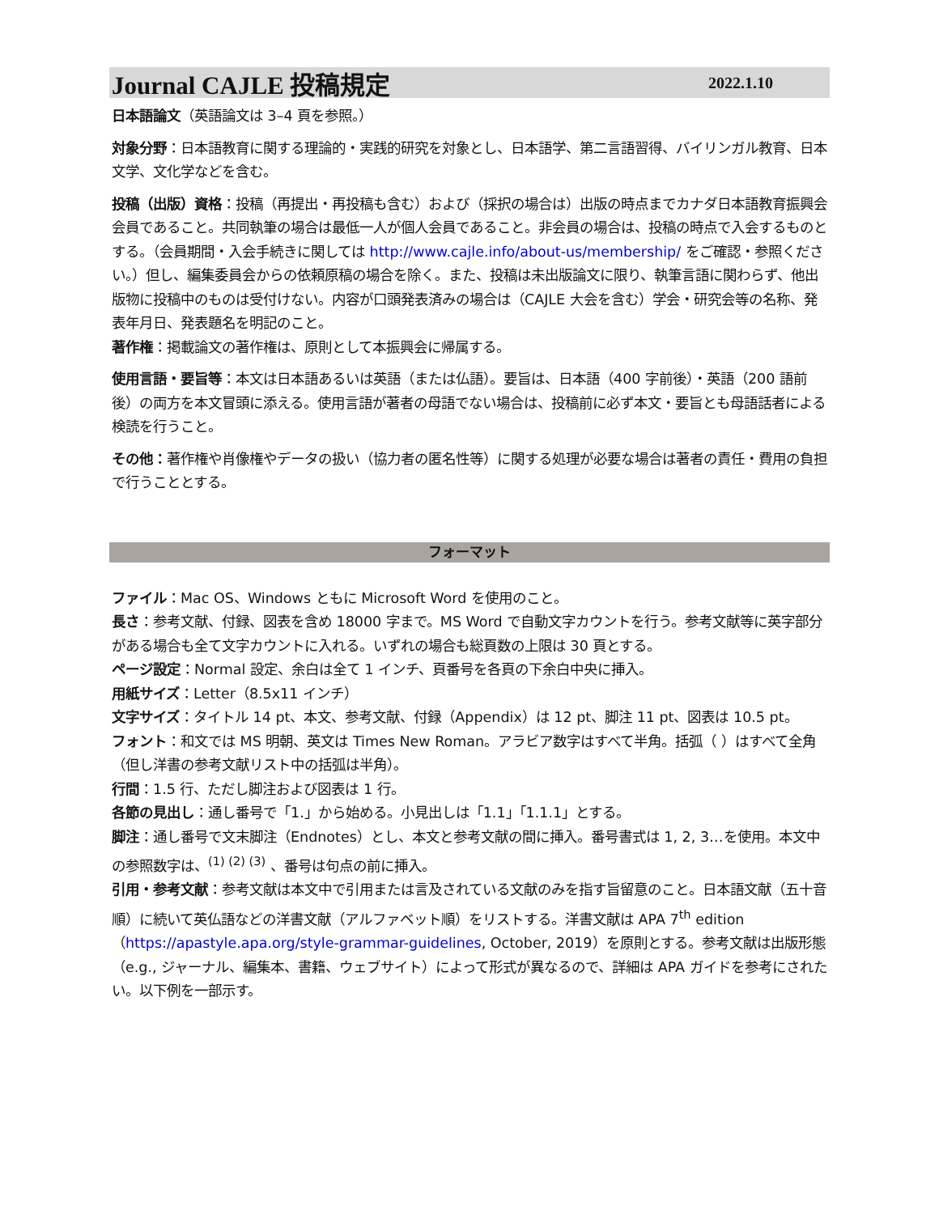Journal CAJLE 投稿規定
2022.1.10
日本語論文（英語論文は 3–4 頁を参照。）
対象分野：日本語教育に関する理論的・実践的研究を対象とし、日本語学、第二言語習得、バイリンガル教育、日本文学、文化学などを含む。
投稿（出版）資格：投稿（再提出・再投稿も含む）および（採択の場合は）出版の時点までカナダ日本語教育振興会会員であること。共同執筆の場合は最低一人が個人会員であること。非会員の場合は、投稿の時点で入会するものとする。（会員期間・入会手続きに関しては http://www.cajle.info/about-us/membership/ をご確認・参照ください。）但し、編集委員会からの依頼原稿の場合を除く。また、投稿は未出版論文に限り、執筆言語に関わらず、他出版物に投稿中のものは受付けない。内容が口頭発表済みの場合は（CAJLE 大会を含む）学会・研究会等の名称、発表年月日、発表題名を明記のこと。
著作権：掲載論文の著作権は、原則として本振興会に帰属する。
使用言語・要旨等：本文は日本語あるいは英語（または仏語）。要旨は、日本語（400 字前後）・英語（200 語前後）の両方を本文冒頭に添える。使用言語が著者の母語でない場合は、投稿前に必ず本文・要旨とも母語話者による検読を行うこと。
その他：著作権や肖像権やデータの扱い（協力者の匿名性等）に関する処理が必要な場合は著者の責任・費用の負担で行うこととする。
フォーマット
ファイル：Mac OS、Windows ともに Microsoft Word を使用のこと。
長さ：参考文献、付録、図表を含め 18000 字まで。MS Word で自動文字カウントを行う。参考文献等に英字部分がある場合も全て文字カウントに入れる。いずれの場合も総頁数の上限は 30 頁とする。
ページ設定：Normal 設定、余白は全て 1 インチ、頁番号を各頁の下余白中央に挿入。
用紙サイズ：Letter（8.5x11 インチ）
文字サイズ：タイトル 14 pt、本文、参考文献、付録（Appendix）は 12 pt、脚注 11 pt、図表は 10.5 pt。
フォント：和文では MS 明朝、英文は Times New Roman。アラビア数字はすべて半角。括弧（ ）はすべて全角（但し洋書の参考文献リスト中の括弧は半角）。
行間：1.5 行、ただし脚注および図表は 1 行。
各節の見出し：通し番号で「1.」から始める。小見出しは「1.1」「1.1.1」とする。
脚注：通し番号で文末脚注（Endnotes）とし、本文と参考文献の間に挿入。番号書式は 1, 2, 3…を使用。本文中の参照数字は、<sup>(1) (2) (3)</sup> 、番号は句点の前に挿入。
引用・参考文献：参考文献は本文中で引用または言及されている文献のみを指す旨留意のこと。日本語文献（五十音順）に続いて英仏語などの洋書文献（アルファベット順）をリストする。洋書文献は APA 7<sup>th</sup> edition（https://apastyle.apa.org/style-grammar-guidelines, October, 2019）を原則とする。参考文献は出版形態（e.g., ジャーナル、編集本、書籍、ウェブサイト）によって形式が異なるので、詳細は APA ガイドを参考にされたい。以下例を一部示す。